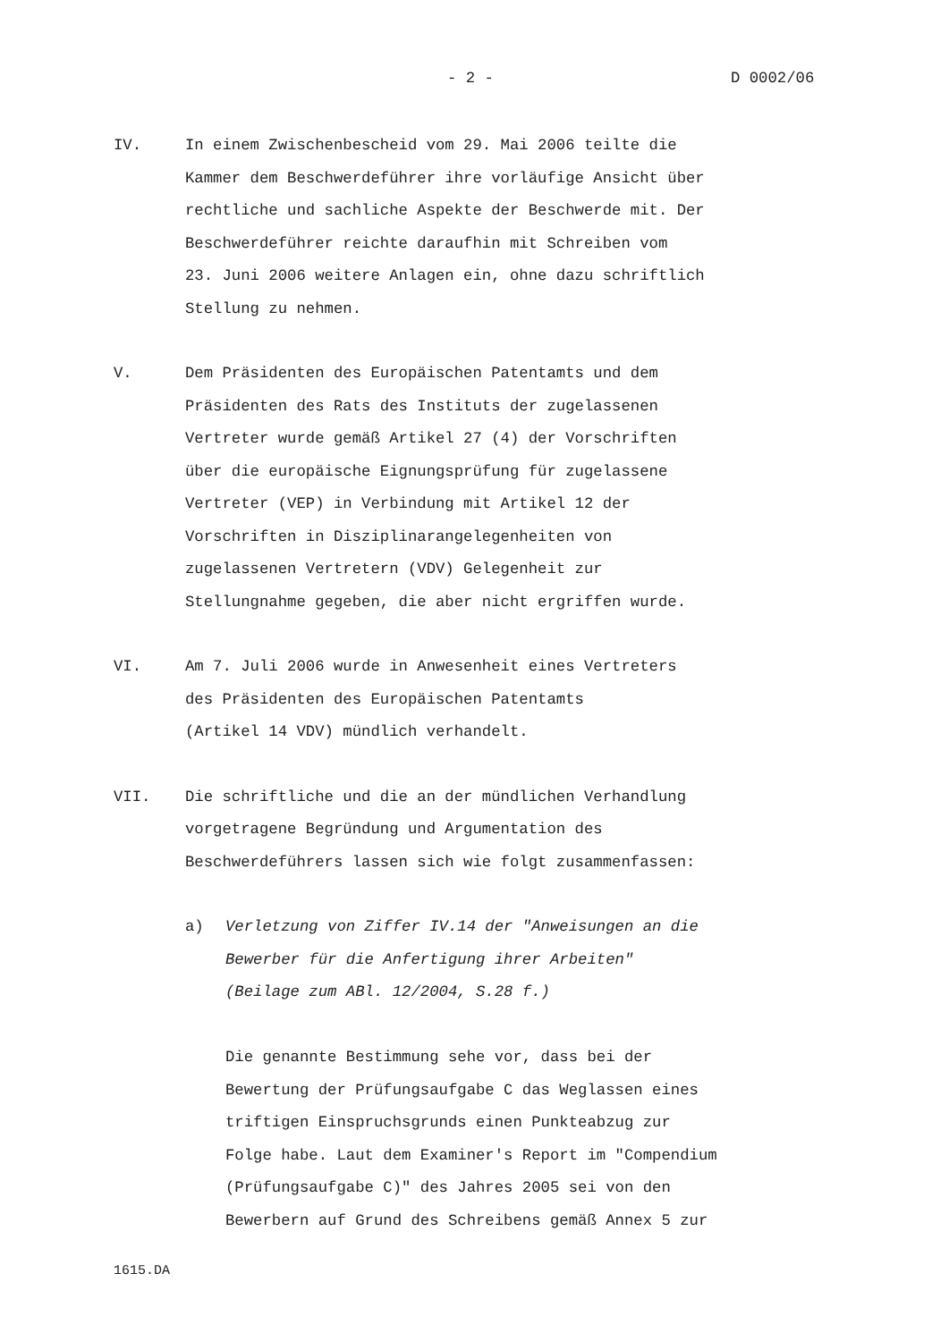- 2 - D 0002/06
IV. In einem Zwischenbescheid vom 29. Mai 2006 teilte die
Kammer dem Beschwerdeführer ihre vorläufige Ansicht über
rechtliche und sachliche Aspekte der Beschwerde mit. Der
Beschwerdeführer reichte daraufhin mit Schreiben vom
23. Juni 2006 weitere Anlagen ein, ohne dazu schriftlich
Stellung zu nehmen.
V. Dem Präsidenten des Europäischen Patentamts und dem
Präsidenten des Rats des Instituts der zugelassenen
Vertreter wurde gemäß Artikel 27 (4) der Vorschriften
über die europäische Eignungsprüfung für zugelassene
Vertreter (VEP) in Verbindung mit Artikel 12 der
Vorschriften in Disziplinarangelegenheiten von
zugelassenen Vertretern (VDV) Gelegenheit zur
Stellungnahme gegeben, die aber nicht ergriffen wurde.
VI. Am 7. Juli 2006 wurde in Anwesenheit eines Vertreters
des Präsidenten des Europäischen Patentamts
(Artikel 14 VDV) mündlich verhandelt.
VII. Die schriftliche und die an der mündlichen Verhandlung
vorgetragene Begründung und Argumentation des
Beschwerdeführers lassen sich wie folgt zusammenfassen:
a) Verletzung von Ziffer IV.14 der "Anweisungen an die
Bewerber für die Anfertigung ihrer Arbeiten"
(Beilage zum ABl. 12/2004, S.28 f.)
Die genannte Bestimmung sehe vor, dass bei der
Bewertung der Prüfungsaufgabe C das Weglassen eines
triftigen Einspruchsgrunds einen Punkteabzug zur
Folge habe. Laut dem Examiner's Report im "Compendium
(Prüfungsaufgabe C)" des Jahres 2005 sei von den
Bewerbern auf Grund des Schreibens gemäß Annex 5 zur
1615.DA